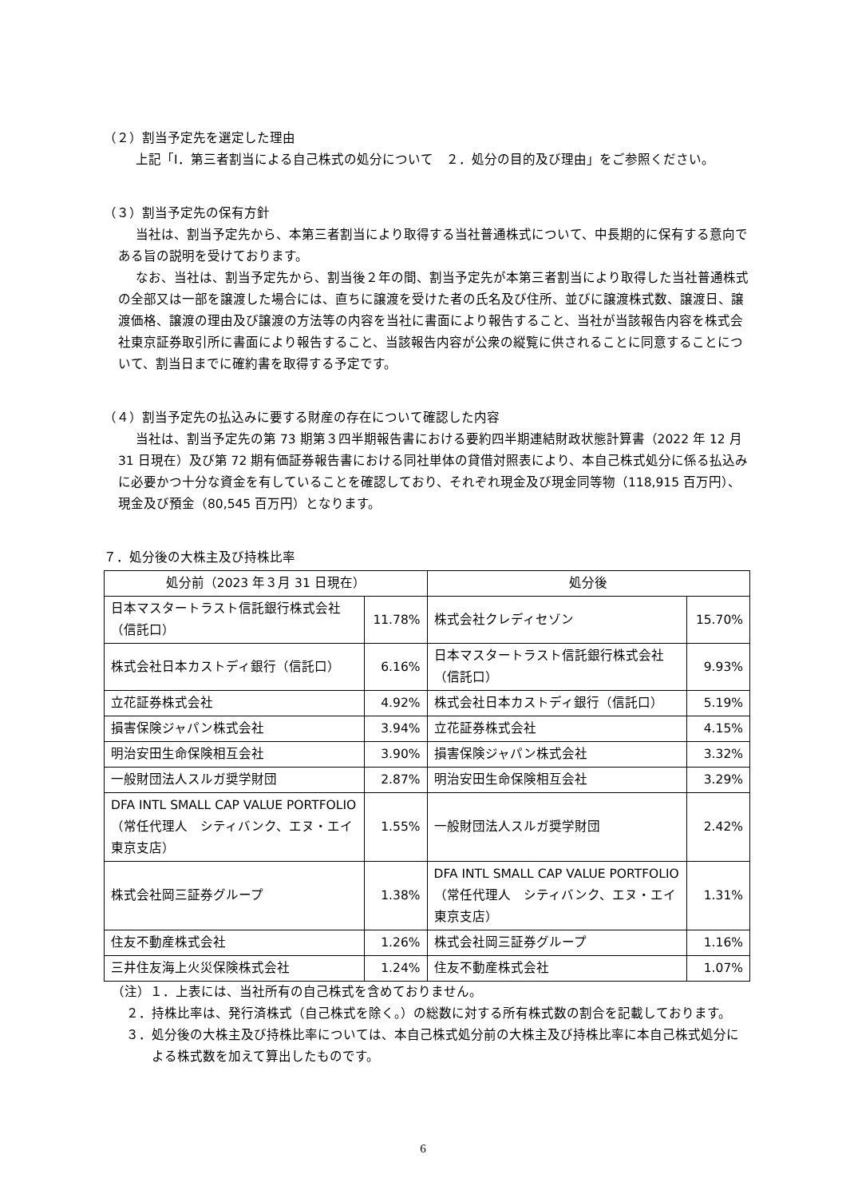（２）割当予定先を選定した理由
上記「Ⅰ．第三者割当による自己株式の処分について　２．処分の目的及び理由」をご参照ください。
（３）割当予定先の保有方針
当社は、割当予定先から、本第三者割当により取得する当社普通株式について、中長期的に保有する意向である旨の説明を受けております。
なお、当社は、割当予定先から、割当後２年の間、割当予定先が本第三者割当により取得した当社普通株式の全部又は一部を譲渡した場合には、直ちに譲渡を受けた者の氏名及び住所、並びに譲渡株式数、譲渡日、譲渡価格、譲渡の理由及び譲渡の方法等の内容を当社に書面により報告すること、当社が当該報告内容を株式会社東京証券取引所に書面により報告すること、当該報告内容が公衆の縦覧に供されることに同意することについて、割当日までに確約書を取得する予定です。
（４）割当予定先の払込みに要する財産の存在について確認した内容
当社は、割当予定先の第 73 期第３四半期報告書における要約四半期連結財政状態計算書（2022 年 12 月 31 日現在）及び第 72 期有価証券報告書における同社単体の貸借対照表により、本自己株式処分に係る払込みに必要かつ十分な資金を有していることを確認しており、それぞれ現金及び現金同等物（118,915 百万円）、現金及び預金（80,545 百万円）となります。
７．処分後の大株主及び持株比率
| 処分前（2023 年３月 31 日現在） | | 処分後 | |
| 日本マスタートラスト信託銀行株式会社（信託口） | 11.78% | 株式会社クレディセゾン | 15.70% |
| 株式会社日本カストディ銀行（信託口） | 6.16% | 日本マスタートラスト信託銀行株式会社（信託口） | 9.93% |
| 立花証券株式会社 | 4.92% | 株式会社日本カストディ銀行（信託口） | 5.19% |
| 損害保険ジャパン株式会社 | 3.94% | 立花証券株式会社 | 4.15% |
| 明治安田生命保険相互会社 | 3.90% | 損害保険ジャパン株式会社 | 3.32% |
| 一般財団法人スルガ奨学財団 | 2.87% | 明治安田生命保険相互会社 | 3.29% |
| DFA INTL SMALL CAP VALUE PORTFOLIO（常任代理人 シティバンク、エヌ・エイ東京支店） | 1.55% | 一般財団法人スルガ奨学財団 | 2.42% |
| 株式会社岡三証券グループ | 1.38% | DFA INTL SMALL CAP VALUE PORTFOLIO（常任代理人 シティバンク、エヌ・エイ東京支店） | 1.31% |
| 住友不動産株式会社 | 1.26% | 株式会社岡三証券グループ | 1.16% |
| 三井住友海上火災保険株式会社 | 1.24% | 住友不動産株式会社 | 1.07% |
（注）１．上表には、当社所有の自己株式を含めておりません。
２．持株比率は、発行済株式（自己株式を除く。）の総数に対する所有株式数の割合を記載しております。
３．処分後の大株主及び持株比率については、本自己株式処分前の大株主及び持株比率に本自己株式処分による株式数を加えて算出したものです。
6